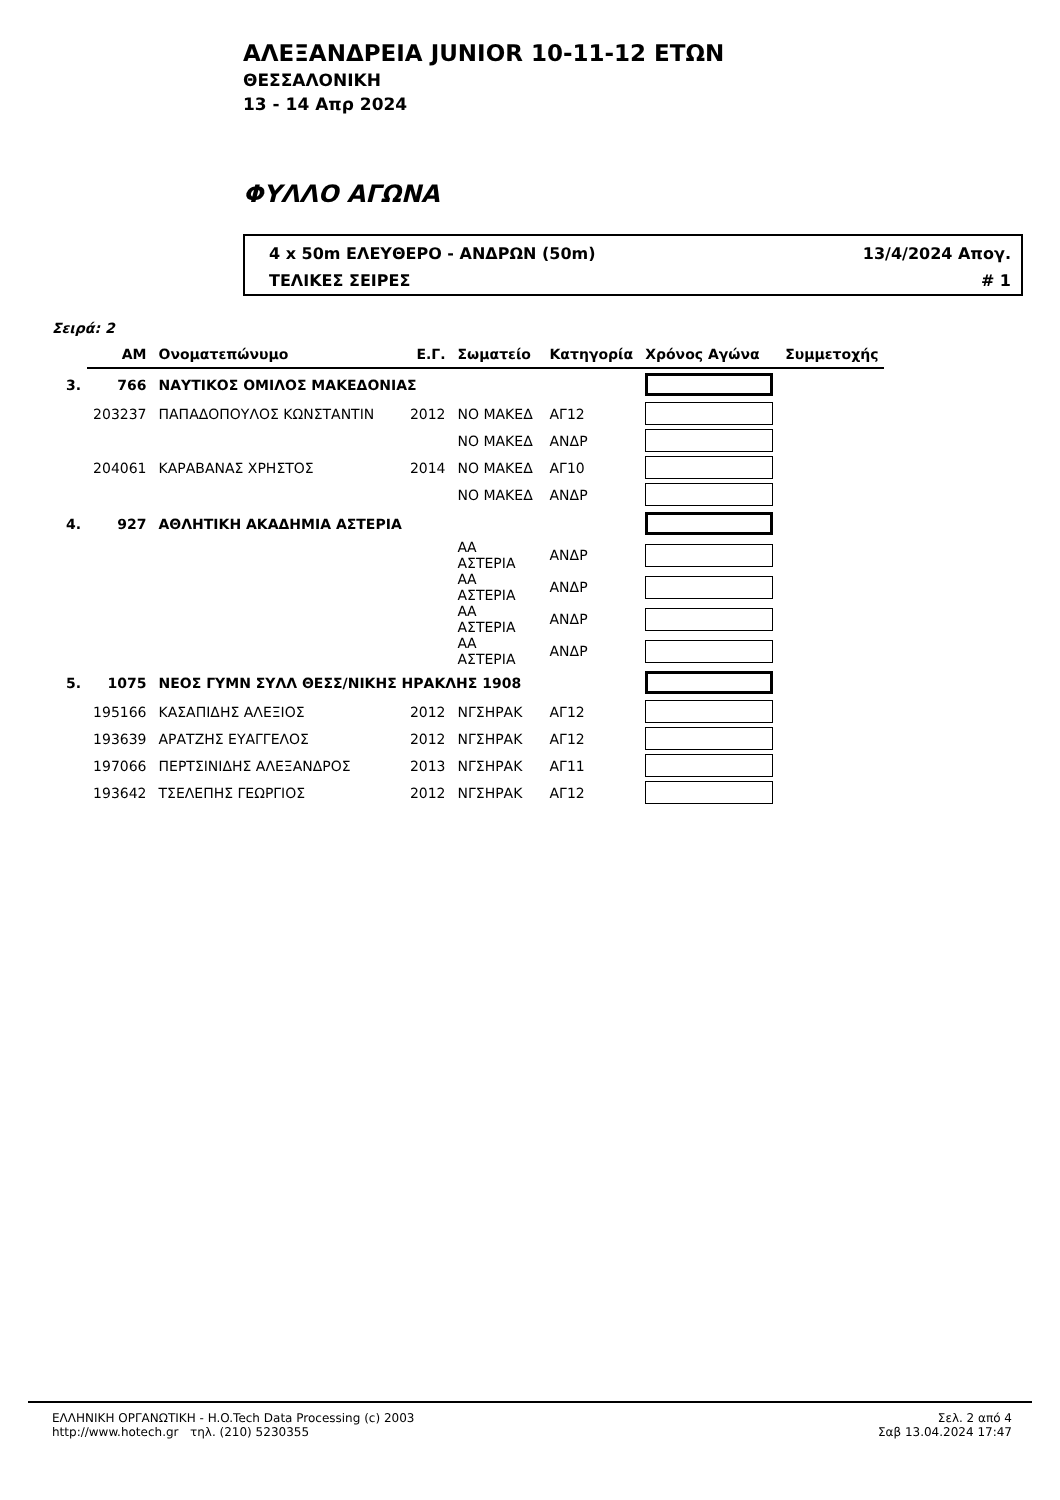ΑΛΕΞΑΝΔΡΕΙΑ JUNIOR 10-11-12 ΕΤΩΝ
ΘΕΣΣΑΛΟΝΙΚΗ
13 - 14 Απρ 2024
ΦΥΛΛΟ ΑΓΩΝΑ
4 x 50m ΕΛΕΥΘΕΡΟ - ΑΝΔΡΩΝ (50m) 13/4/2024 Απογ.
ΤΕΛΙΚΕΣ ΣΕΙΡΕΣ # 1
Σειρά: 2
| | ΑΜ | Ονοματεπώνυμο | Ε.Γ. | Σωματείο | Κατηγορία | Χρόνος Αγώνα | Συμμετοχής |
| --- | --- | --- | --- | --- | --- | --- | --- |
| 3. | 766 | ΝΑΥΤΙΚΟΣ ΟΜΙΛΟΣ ΜΑΚΕΔΟΝΙΑΣ | | | | | |
| | 203237 | ΠΑΠΑΔΟΠΟΥΛΟΣ ΚΩΝΣΤΑΝΤΙΝ | 2012 | ΝΟ ΜΑΚΕΔ | ΑΓ12 | | |
| | | | | ΝΟ ΜΑΚΕΔ | ΑΝΔΡ | | |
| | 204061 | ΚΑΡΑΒΑΝΑΣ ΧΡΗΣΤΟΣ | 2014 | ΝΟ ΜΑΚΕΔ | ΑΓ10 | | |
| | | | | ΝΟ ΜΑΚΕΔ | ΑΝΔΡ | | |
| 4. | 927 | ΑΘΛΗΤΙΚΗ ΑΚΑΔΗΜΙΑ ΑΣΤΕΡΙΑ | | | | | |
| | | | | ΑΑ ΑΣΤΕΡΙΑ | ΑΝΔΡ | | |
| | | | | ΑΑ ΑΣΤΕΡΙΑ | ΑΝΔΡ | | |
| | | | | ΑΑ ΑΣΤΕΡΙΑ | ΑΝΔΡ | | |
| | | | | ΑΑ ΑΣΤΕΡΙΑ | ΑΝΔΡ | | |
| 5. | 1075 | ΝΕΟΣ ΓΥΜΝ ΣΥΛΛ ΘΕΣΣ/ΝΙΚΗΣ ΗΡΑΚΛΗΣ 1908 | | | | | |
| | 195166 | ΚΑΣΑΠΙΔΗΣ ΑΛΕΞΙΟΣ | 2012 | ΝΓΣΗΡΑΚ | ΑΓ12 | | |
| | 193639 | ΑΡΑΤΖΗΣ ΕΥΑΓΓΕΛΟΣ | 2012 | ΝΓΣΗΡΑΚ | ΑΓ12 | | |
| | 197066 | ΠΕΡΤΣΙΝΙΔΗΣ ΑΛΕΞΑΝΔΡΟΣ | 2013 | ΝΓΣΗΡΑΚ | ΑΓ11 | | |
| | 193642 | ΤΣΕΛΕΠΗΣ ΓΕΩΡΓΙΟΣ | 2012 | ΝΓΣΗΡΑΚ | ΑΓ12 | | |
ΕΛΛΗΝΙΚΗ ΟΡΓΑΝΩΤΙΚΗ - H.O.Tech Data Processing (c) 2003
http://www.hotech.gr τηλ. (210) 5230355
Σελ. 2 από 4
Σαβ 13.04.2024 17:47